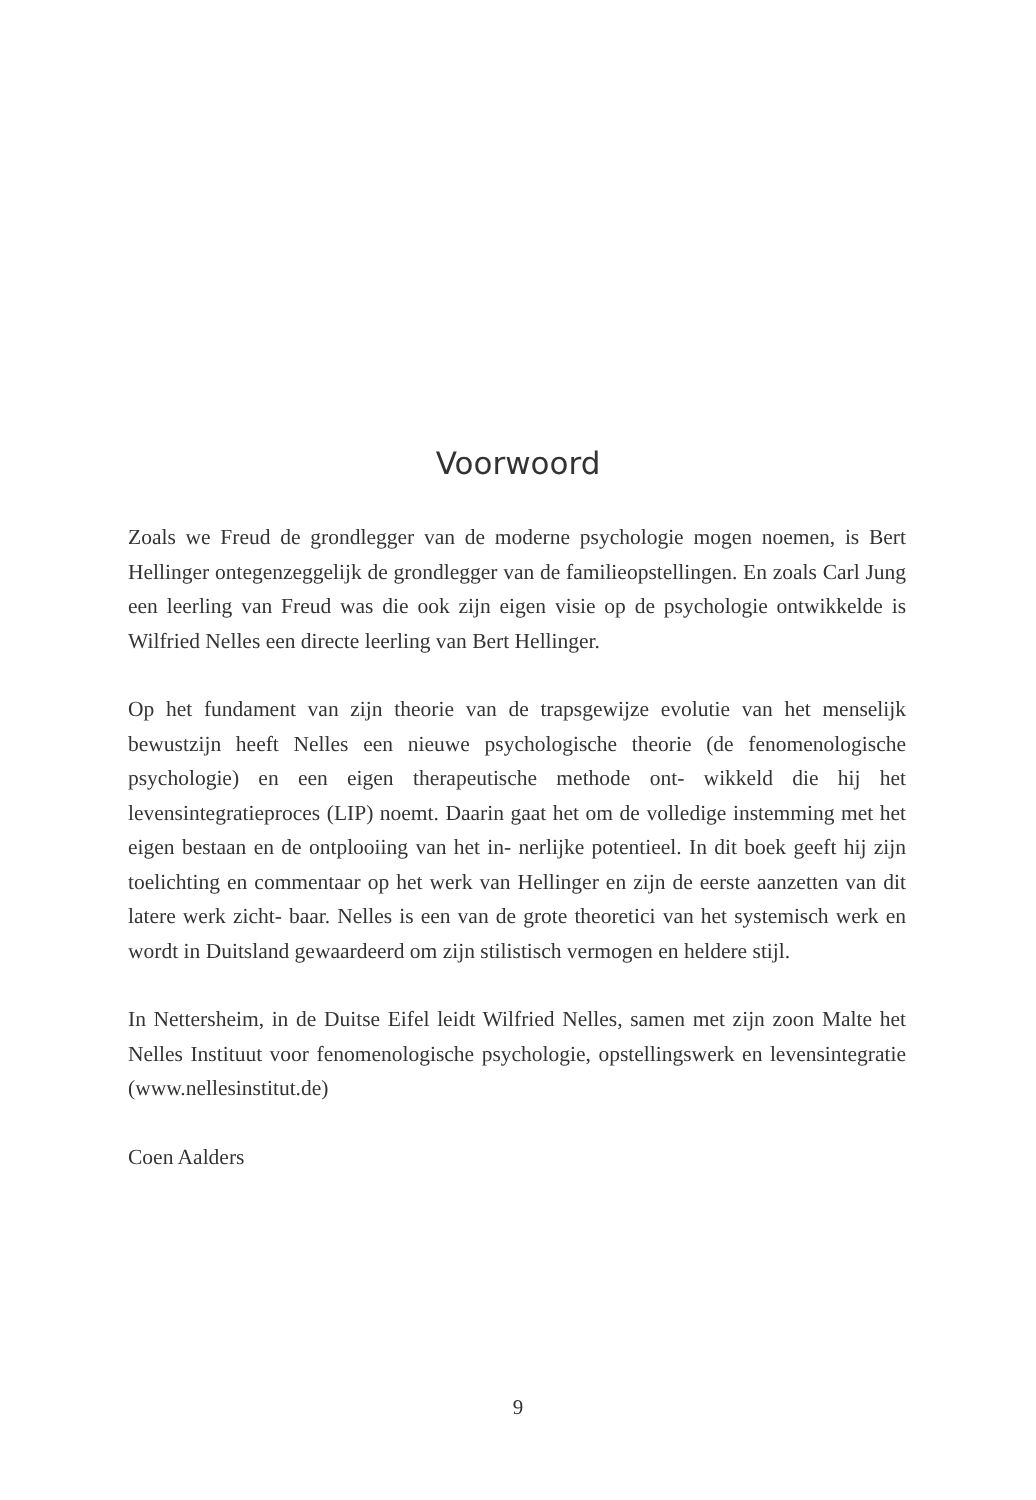Voorwoord
Zoals we Freud de grondlegger van de moderne psychologie mogen noemen, is Bert Hellinger ontegenzeggelijk de grondlegger van de familieopstellingen. En zoals Carl Jung een leerling van Freud was die ook zijn eigen visie op de psychologie ontwikkelde is Wilfried Nelles een directe leerling van Bert Hellinger.
Op het fundament van zijn theorie van de trapsgewijze evolutie van het menselijk bewustzijn heeft Nelles een nieuwe psychologische theorie (de fenomenologische psychologie) en een eigen therapeutische methode ont- wikkeld die hij het levensintegratieproces (LIP) noemt. Daarin gaat het om de volledige instemming met het eigen bestaan en de ontplooiing van het in- nerlijke potentieel. In dit boek geeft hij zijn toelichting en commentaar op het werk van Hellinger en zijn de eerste aanzetten van dit latere werk zicht- baar. Nelles is een van de grote theoretici van het systemisch werk en wordt in Duitsland gewaardeerd om zijn stilistisch vermogen en heldere stijl.
In Nettersheim, in de Duitse Eifel leidt Wilfried Nelles, samen met zijn zoon Malte het Nelles Instituut voor fenomenologische psychologie, opstellingswerk en levensintegratie (www.nellesinstitut.de)
Coen Aalders
9